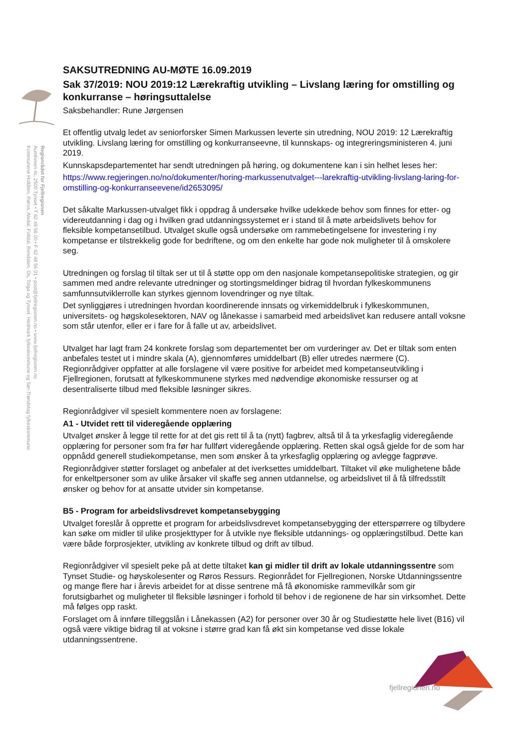Regionrådet for Fjellregionen
Aumliveen 4c, 2500 Tynset • T 62 48 56 00 • F 62 48 56 01 • post@fjellregionen.no • www.fjellregionen.no
Kommunene Holtålen, Røros, Alvdal, Folldal, Rendalen, Os, Tolga og Tynset. Hedmark fylkeskommune og Sør-Trøndelag fylkeskommune.
SAKSUTREDNING AU-MØTE 16.09.2019
Sak 37/2019: NOU 2019:12 Lærekraftig utvikling – Livslang læring for omstilling og konkurranse – høringsuttalelse
Saksbehandler: Rune Jørgensen
Et offentlig utvalg ledet av seniorforsker Simen Markussen leverte sin utredning, NOU 2019: 12 Lærekraftig utvikling. Livslang læring for omstilling og konkurranseevne, til kunnskaps- og integreringsministeren 4. juni 2019.
Kunnskapsdepartementet har sendt utredningen på høring, og dokumentene kan i sin helhet leses her:
https://www.regjeringen.no/no/dokumenter/horing-markussenutvalget---larekraftig-utvikling-livslang-laring-for-omstilling-og-konkurranseevene/id2653095/
Det såkalte Markussen-utvalget fikk i oppdrag å undersøke hvilke udekkede behov som finnes for etter- og videreutdanning i dag og i hvilken grad utdanningssystemet er i stand til å møte arbeidslivets behov for fleksible kompetansetilbud. Utvalget skulle også undersøke om rammebetingelsene for investering i ny kompetanse er tilstrekkelig gode for bedriftene, og om den enkelte har gode nok muligheter til å omskolere seg.
Utredningen og forslag til tiltak ser ut til å støtte opp om den nasjonale kompetansepolitiske strategien, og gir sammen med andre relevante utredninger og stortingsmeldinger bidrag til hvordan fylkeskommunens samfunnsutviklerrolle kan styrkes gjennom lovendringer og nye tiltak.
Det synliggjøres i utredningen hvordan koordinerende innsats og virkemiddelbruk i fylkeskommunen, universitets- og høgskolesektoren, NAV og lånekasse i samarbeid med arbeidslivet kan redusere antall voksne som står utenfor, eller er i fare for å falle ut av, arbeidslivet.
Utvalget har lagt fram 24 konkrete forslag som departementet ber om vurderinger av. Det er tiltak som enten anbefales testet ut i mindre skala (A), gjennomføres umiddelbart (B) eller utredes nærmere (C). Regionrådgiver oppfatter at alle forslagene vil være positive for arbeidet med kompetanseutvikling i Fjellregionen, forutsatt at fylkeskommunene styrkes med nødvendige økonomiske ressurser og at desentraliserte tilbud med fleksible løsninger sikres.
Regionrådgiver vil spesielt kommentere noen av forslagene:
A1 - Utvidet rett til videregående opplæring
Utvalget ønsker å legge til rette for at det gis rett til å ta (nytt) fagbrev, altså til å ta yrkesfaglig videregående opplæring for personer som fra før har fullført videregående opplæring. Retten skal også gjelde for de som har oppnådd generell studiekompetanse, men som ønsker å ta yrkesfaglig opplæring og avlegge fagprøve.
Regionrådgiver støtter forslaget og anbefaler at det iverksettes umiddelbart. Tiltaket vil øke mulighetene både for enkeltpersoner som av ulike årsaker vil skaffe seg annen utdannelse, og arbeidslivet til å få tilfredsstilt ønsker og behov for at ansatte utvider sin kompetanse.
B5 - Program for arbeidslivsdrevet kompetansebygging
Utvalget foreslår å opprette et program for arbeidslivsdrevet kompetansebygging der etterspørrere og tilbydere kan søke om midler til ulike prosjekttyper for å utvikle nye fleksible utdannings- og opplæringstilbud. Dette kan være både forprosjekter, utvikling av konkrete tilbud og drift av tilbud.
Regionrådgiver vil spesielt peke på at dette tiltaket kan gi midler til drift av lokale utdanningssentre som Tynset Studie- og høyskolesenter og Røros Ressurs. Regionrådet for Fjellregionen, Norske Utdanningssentre og mange flere har i årevis arbeidet for at disse sentrene må få økonomiske rammevilkår som gir forutsigbarhet og muligheter til fleksible løsninger i forhold til behov i de regionene de har sin virksomhet. Dette må følges opp raskt.
Forslaget om å innføre tilleggslån i Lånekassen (A2) for personer over 30 år og Studiestøtte hele livet (B16) vil også være viktige bidrag til at voksne i større grad kan få økt sin kompetanse ved disse lokale utdanningssentrene.
fjellregionen.no